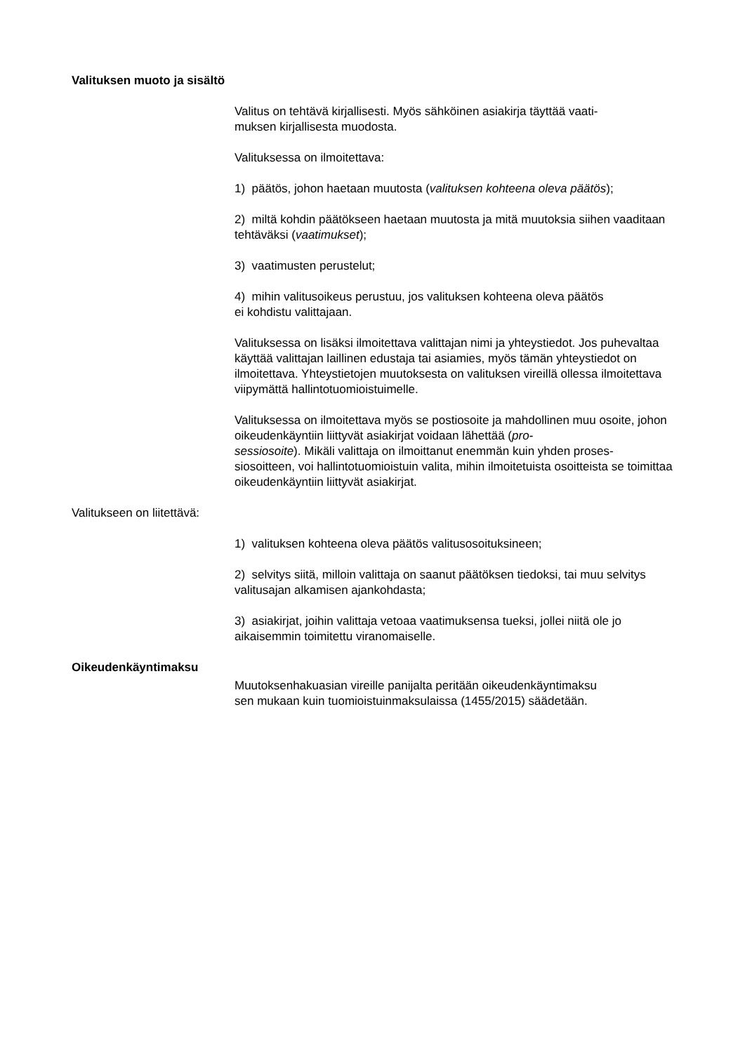Valituksen muoto ja sisältö
Valitus on tehtävä kirjallisesti. Myös sähköinen asiakirja täyttää vaati-
muksen kirjallisesta muodosta.
Valituksessa on ilmoitettava:
1) päätös, johon haetaan muutosta (valituksen kohteena oleva päätös);
2) miltä kohdin päätökseen haetaan muutosta ja mitä muutoksia siihen vaaditaan tehtäväksi (vaatimukset);
3) vaatimusten perustelut;
4) mihin valitusoikeus perustuu, jos valituksen kohteena oleva päätös
ei kohdistu valittajaan.
Valituksessa on lisäksi ilmoitettava valittajan nimi ja yhteystiedot. Jos puhevaltaa käyttää valittajan laillinen edustaja tai asiamies, myös tämän yhteystiedot on ilmoitettava. Yhteystietojen muutoksesta on valituksen vireillä ollessa ilmoitettava viipymättä hallintotuomioistuimelle.
Valituksessa on ilmoitettava myös se postiosoite ja mahdollinen muu osoite, johon oikeudenkäyntiin liittyvät asiakirjat voidaan lähettää (pro-
sessiosoite). Mikäli valittaja on ilmoittanut enemmän kuin yhden proses-
siosoitteen, voi hallintotuomioistuin valita, mihin ilmoitetuista osoitteista se toimittaa oikeudenkäyntiin liittyvät asiakirjat.
Valitukseen on liitettävä:
1) valituksen kohteena oleva päätös valitusosoituksineen;
2) selvitys siitä, milloin valittaja on saanut päätöksen tiedoksi, tai muu selvitys valitusajan alkamisen ajankohdasta;
3) asiakirjat, joihin valittaja vetoaa vaatimuksensa tueksi, jollei niitä ole jo aikaisemmin toimitettu viranomaiselle.
Oikeudenkäyntimaksu
Muutoksenhakuasian vireille panijalta peritään oikeudenkäyntimaksu
sen mukaan kuin tuomioistuinmaksulaissa (1455/2015) säädetään.